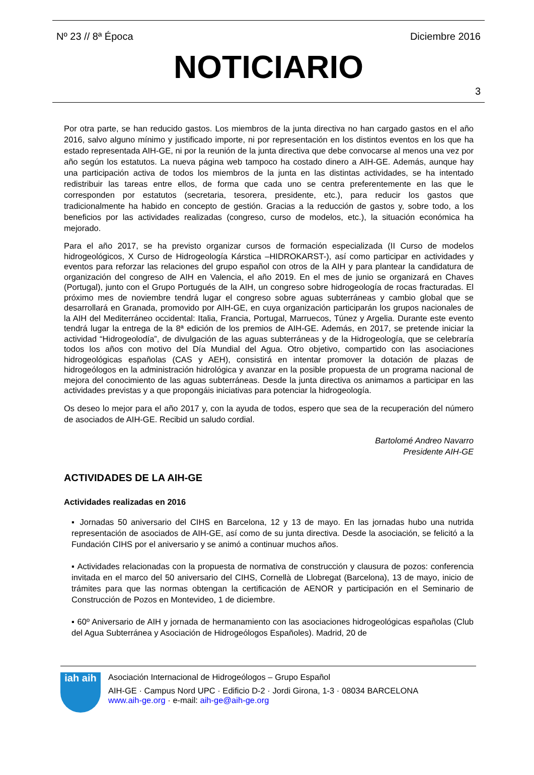Nº 23 // 8ª Época Diciembre 2016
NOTICIARIO
3
Por otra parte, se han reducido gastos. Los miembros de la junta directiva no han cargado gastos en el año 2016, salvo alguno mínimo y justificado importe, ni por representación en los distintos eventos en los que ha estado representada AIH-GE, ni por la reunión de la junta directiva que debe convocarse al menos una vez por año según los estatutos. La nueva página web tampoco ha costado dinero a AIH-GE. Además, aunque hay una participación activa de todos los miembros de la junta en las distintas actividades, se ha intentado redistribuir las tareas entre ellos, de forma que cada uno se centra preferentemente en las que le corresponden por estatutos (secretaria, tesorera, presidente, etc.), para reducir los gastos que tradicionalmente ha habido en concepto de gestión. Gracias a la reducción de gastos y, sobre todo, a los beneficios por las actividades realizadas (congreso, curso de modelos, etc.), la situación económica ha mejorado.
Para el año 2017, se ha previsto organizar cursos de formación especializada (II Curso de modelos hidrogeológicos, X Curso de Hidrogeología Kárstica –HIDROKARST-), así como participar en actividades y eventos para reforzar las relaciones del grupo español con otros de la AIH y para plantear la candidatura de organización del congreso de AIH en Valencia, el año 2019. En el mes de junio se organizará en Chaves (Portugal), junto con el Grupo Portugués de la AIH, un congreso sobre hidrogeología de rocas fracturadas. El próximo mes de noviembre tendrá lugar el congreso sobre aguas subterráneas y cambio global que se desarrollará en Granada, promovido por AIH-GE, en cuya organización participarán los grupos nacionales de la AIH del Mediterráneo occidental: Italia, Francia, Portugal, Marruecos, Túnez y Argelia. Durante este evento tendrá lugar la entrega de la 8ª edición de los premios de AIH-GE. Además, en 2017, se pretende iniciar la actividad “Hidrogeolodía”, de divulgación de las aguas subterráneas y de la Hidrogeología, que se celebraría todos los años con motivo del Día Mundial del Agua. Otro objetivo, compartido con las asociaciones hidrogeológicas españolas (CAS y AEH), consistirá en intentar promover la dotación de plazas de hidrogeólogos en la administración hidrológica y avanzar en la posible propuesta de un programa nacional de mejora del conocimiento de las aguas subterráneas. Desde la junta directiva os animamos a participar en las actividades previstas y a que propongáis iniciativas para potenciar la hidrogeología.
Os deseo lo mejor para el año 2017 y, con la ayuda de todos, espero que sea de la recuperación del número de asociados de AIH-GE. Recibid un saludo cordial.
Bartolomé Andreo Navarro
Presidente AIH-GE
ACTIVIDADES DE LA AIH-GE
Actividades realizadas en 2016
▪ Jornadas 50 aniversario del CIHS en Barcelona, 12 y 13 de mayo. En las jornadas hubo una nutrida representación de asociados de AIH-GE, así como de su junta directiva. Desde la asociación, se felicitó a la Fundación CIHS por el aniversario y se animó a continuar muchos años.
▪ Actividades relacionadas con la propuesta de normativa de construcción y clausura de pozos: conferencia invitada en el marco del 50 aniversario del CIHS, Cornellà de Llobregat (Barcelona), 13 de mayo, inicio de trámites para que las normas obtengan la certificación de AENOR y participación en el Seminario de Construcción de Pozos en Montevideo, 1 de diciembre.
▪ 60º Aniversario de AIH y jornada de hermanamiento con las asociaciones hidrogeológicas españolas (Club del Agua Subterránea y Asociación de Hidrogeólogos Españoles). Madrid, 20 de
iah aih
Asociación Internacional de Hidrogeólogos – Grupo Español
AIH-GE · Campus Nord UPC · Edificio D-2 · Jordi Girona, 1-3 · 08034 BARCELONA
www.aih-ge.org · e-mail: aih-ge@aih-ge.org